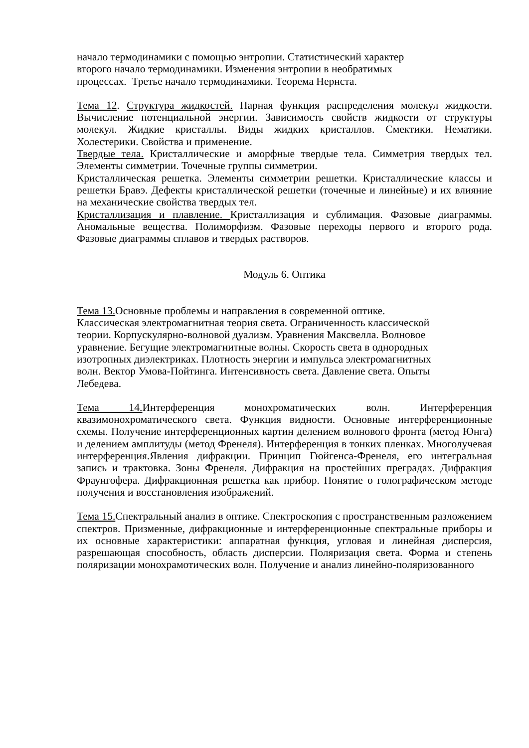начало термодинамики с помощью энтропии. Статистический характер
второго начало термодинамики. Изменения энтропии в необратимых
процессах. Третье начало термодинамики. Теорема Нернста.
Тема 12. Структура жидкостей. Парная функция распределения молекул жидкости. Вычисление потенциальной энергии. Зависимость свойств жидкости от структуры молекул. Жидкие кристаллы. Виды жидких кристаллов. Смектики. Нематики. Холестерики. Свойства и применение.
Твердые тела. Кристаллические и аморфные твердые тела. Симметрия твердых тел. Элементы симметрии. Точечные группы симметрии.
Кристаллическая решетка. Элементы симметрии решетки. Кристаллические классы и решетки Бравэ. Дефекты кристаллической решетки (точечные и линейные) и их влияние на механические свойства твердых тел.
Кристаллизация и плавление. Кристаллизация и сублимация. Фазовые диаграммы. Аномальные вещества. Полиморфизм. Фазовые переходы первого и второго рода. Фазовые диаграммы сплавов и твердых растворов.
Модуль 6. Оптика
Тема 13. Основные проблемы и направления в современной оптике.
Классическая электромагнитная теория света. Ограниченность классической
теории. Корпускулярно-волновой дуализм. Уравнения Максвелла. Волновое
уравнение. Бегущие электромагнитные волны. Скорость света в однородных
изотропных диэлектриках. Плотность энергии и импульса электромагнитных
волн. Вектор Умова-Пойтинга. Интенсивность света. Давление света. Опыты
Лебедева.
Тема 14. Интерференция монохроматических волн. Интерференция квазимонохроматического света. Функция видности. Основные интерференционные схемы. Получение интерференционных картин делением волнового фронта (метод Юнга) и делением амплитуды (метод Френеля). Интерференция в тонких пленках. Многолучевая интерференция.Явления дифракции. Принцип Гюйгенса-Френеля, его интегральная запись и трактовка. Зоны Френеля. Дифракция на простейших преградах. Дифракция Фраунгофера. Дифракционная решетка как прибор. Понятие о голографическом методе получения и восстановления изображений.
Тема 15. Спектральный анализ в оптике. Спектроскопия с пространственным разложением спектров. Призменные, дифракционные и интерференционные спектральные приборы и их основные характеристики: аппаратная функция, угловая и линейная дисперсия, разрешающая способность, область дисперсии. Поляризация света. Форма и степень поляризации монохрамотических волн. Получение и анализ линейно-поляризованного